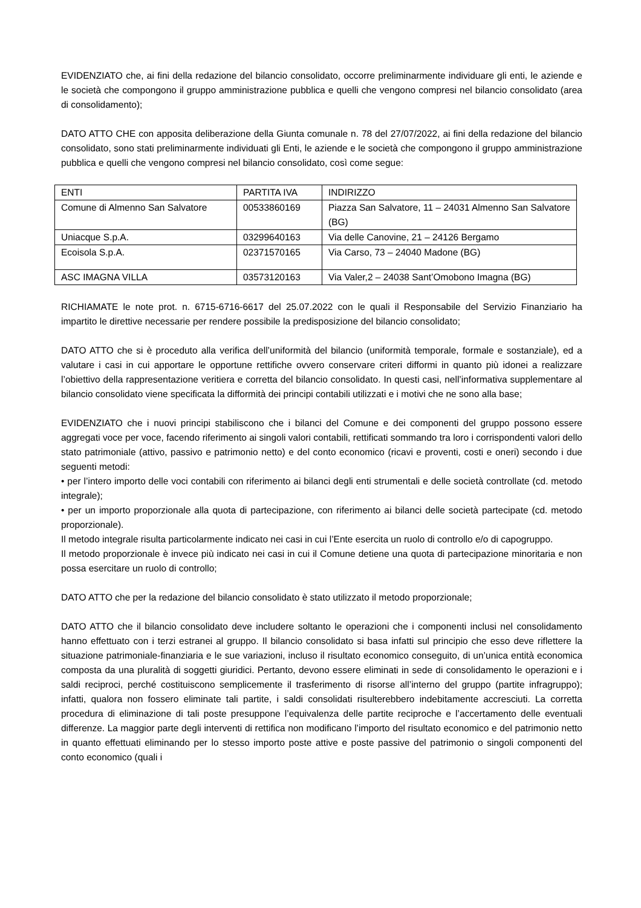EVIDENZIATO che, ai fini della redazione del bilancio consolidato, occorre preliminarmente individuare gli enti, le aziende e le società che compongono il gruppo amministrazione pubblica e quelli che vengono compresi nel bilancio consolidato (area di consolidamento);
DATO ATTO CHE con apposita deliberazione della Giunta comunale n. 78 del 27/07/2022, ai fini della redazione del bilancio consolidato, sono stati preliminarmente individuati gli Enti, le aziende e le società che compongono il gruppo amministrazione pubblica e quelli che vengono compresi nel bilancio consolidato, così come segue:
| ENTI | PARTITA IVA | INDIRIZZO |
| Comune di Almenno San Salvatore | 00533860169 | Piazza San Salvatore, 11 – 24031 Almenno San Salvatore (BG) |
| Uniacque S.p.A. | 03299640163 | Via delle Canovine, 21 – 24126 Bergamo |
| Ecoisola S.p.A. | 02371570165 | Via Carso, 73 – 24040 Madone (BG) |
| ASC IMAGNA VILLA | 03573120163 | Via Valer,2 – 24038 Sant’Omobono Imagna (BG) |
RICHIAMATE le note prot. n. 6715-6716-6617 del 25.07.2022 con le quali il Responsabile del Servizio Finanziario ha impartito le direttive necessarie per rendere possibile la predisposizione del bilancio consolidato;
DATO ATTO che si è proceduto alla verifica dell’uniformità del bilancio (uniformità temporale, formale e sostanziale), ed a valutare i casi in cui apportare le opportune rettifiche ovvero conservare criteri difformi in quanto più idonei a realizzare l’obiettivo della rappresentazione veritiera e corretta del bilancio consolidato. In questi casi, nell’informativa supplementare al bilancio consolidato viene specificata la difformità dei principi contabili utilizzati e i motivi che ne sono alla base;
EVIDENZIATO che i nuovi principi stabiliscono che i bilanci del Comune e dei componenti del gruppo possono essere aggregati voce per voce, facendo riferimento ai singoli valori contabili, rettificati sommando tra loro i corrispondenti valori dello stato patrimoniale (attivo, passivo e patrimonio netto) e del conto economico (ricavi e proventi, costi e oneri) secondo i due seguenti metodi:
• per l’intero importo delle voci contabili con riferimento ai bilanci degli enti strumentali e delle società controllate (cd. metodo integrale);
• per un importo proporzionale alla quota di partecipazione, con riferimento ai bilanci delle società partecipate (cd. metodo proporzionale).
Il metodo integrale risulta particolarmente indicato nei casi in cui l’Ente esercita un ruolo di controllo e/o di capogruppo.
Il metodo proporzionale è invece più indicato nei casi in cui il Comune detiene una quota di partecipazione minoritaria e non possa esercitare un ruolo di controllo;
DATO ATTO che per la redazione del bilancio consolidato è stato utilizzato il metodo proporzionale;
DATO ATTO che il bilancio consolidato deve includere soltanto le operazioni che i componenti inclusi nel consolidamento hanno effettuato con i terzi estranei al gruppo. Il bilancio consolidato si basa infatti sul principio che esso deve riflettere la situazione patrimoniale-finanziaria e le sue variazioni, incluso il risultato economico conseguito, di un’unica entità economica composta da una pluralità di soggetti giuridici. Pertanto, devono essere eliminati in sede di consolidamento le operazioni e i saldi reciproci, perché costituiscono semplicemente il trasferimento di risorse all’interno del gruppo (partite infragruppo); infatti, qualora non fossero eliminate tali partite, i saldi consolidati risulterebbero indebitamente accresciuti. La corretta procedura di eliminazione di tali poste presuppone l’equivalenza delle partite reciproche e l’accertamento delle eventuali differenze. La maggior parte degli interventi di rettifica non modificano l’importo del risultato economico e del patrimonio netto in quanto effettuati eliminando per lo stesso importo poste attive e poste passive del patrimonio o singoli componenti del conto economico (quali i